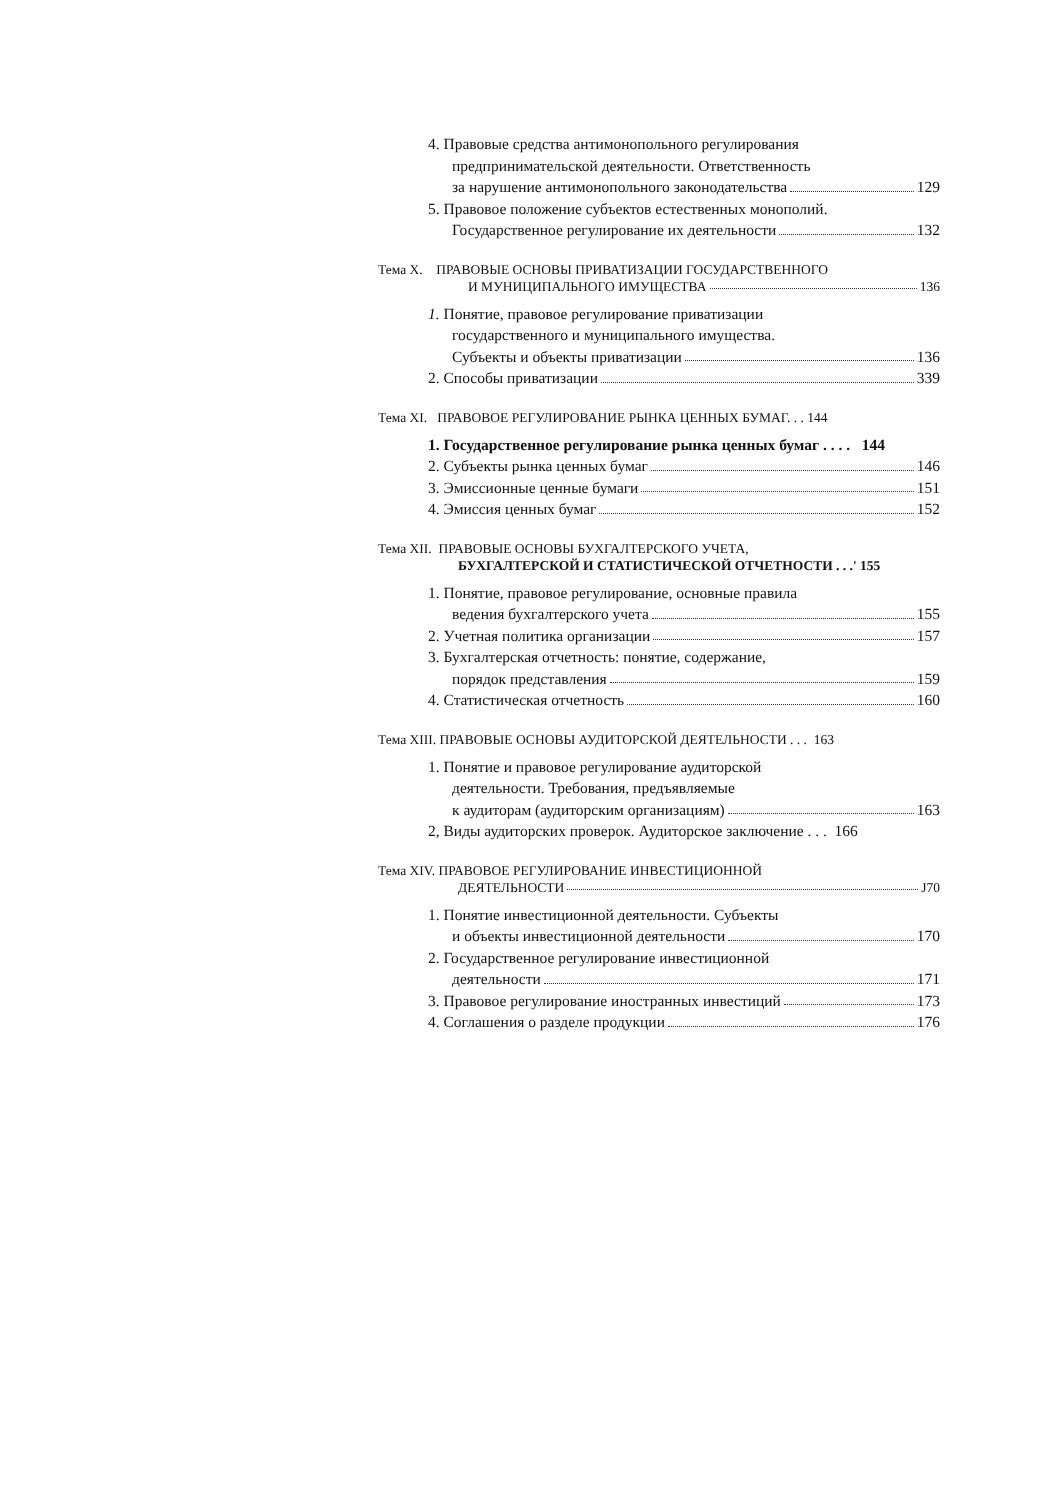4. Правовые средства антимонопольного регулирования
предпринимательской деятельности. Ответственность
за нарушение антимонопольного законодательства 129
5. Правовое положение субъектов естественных монополий.
Государственное регулирование их деятельности 132
Тема X. ПРАВОВЫЕ ОСНОВЫ ПРИВАТИЗАЦИИ ГОСУДАРСТВЕННОГО
И МУНИЦИПАЛЬНОГО ИМУЩЕСТВА 136
1. Понятие, правовое регулирование приватизации
государственного и муниципального имущества.
Субъекты и объекты приватизации 136
2. Способы приватизации 339
Тема XI. ПРАВОВОЕ РЕГУЛИРОВАНИЕ РЫНКА ЦЕННЫХ БУМАГ. . . 144
1. Государственное регулирование рынка ценных бумаг . . . . 144
2. Субъекты рынка ценных бумаг 146
3. Эмиссионные ценные бумаги 151
4. Эмиссия ценных бумаг 152
Тема XII. ПРАВОВЫЕ ОСНОВЫ БУХГАЛТЕРСКОГО УЧЕТА,
БУХГАЛТЕРСКОЙ И СТАТИСТИЧЕСКОЙ ОТЧЕТНОСТИ . . .' 155
1. Понятие, правовое регулирование, основные правила
ведения бухгалтерского учета 155
2. Учетная политика организации 157
3. Бухгалтерская отчетность: понятие, содержание,
порядок представления 159
4. Статистическая отчетность 160
Тема XIII. ПРАВОВЫЕ ОСНОВЫ АУДИТОРСКОЙ ДЕЯТЕЛЬНОСТИ . . . 163
1. Понятие и правовое регулирование аудиторской
деятельности. Требования, предъявляемые
к аудиторам (аудиторским организациям) 163
2, Виды аудиторских проверок. Аудиторское заключение . . . 166
Тема XIV. ПРАВОВОЕ РЕГУЛИРОВАНИЕ ИНВЕСТИЦИОННОЙ
ДЕЯТЕЛЬНОСТИ J70
1. Понятие инвестиционной деятельности. Субъекты
и объекты инвестиционной деятельности 170
2. Государственное регулирование инвестиционной
деятельности 171
3. Правовое регулирование иностранных инвестиций 173
4. Соглашения о разделе продукции 176